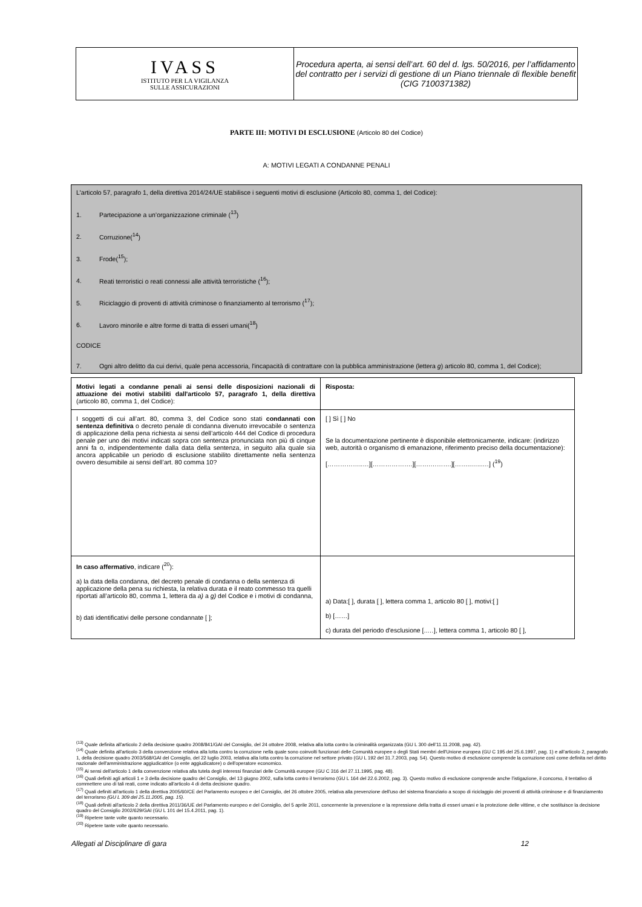| IVASS ISTITUTO PER LA VIGILANZA SULLE ASSICURAZIONI | Procedura aperta, ai sensi dell’art. 60 del d. lgs. 50/2016, per l’affidamento del contratto per i servizi di gestione di un Piano triennale di flexible benefit (CIG 7100371382) |
PARTE III: MOTIVI DI ESCLUSIONE (Articolo 80 del Codice)
A: MOTIVI LEGATI A CONDANNE PENALI
L'articolo 57, paragrafo 1, della direttiva 2014/24/UE stabilisce i seguenti motivi di esclusione (Articolo 80, comma 1, del Codice):
1. Partecipazione a un’organizzazione criminale (<sup>13</sup>)
2. Corruzione(<sup>14</sup>)
3. Frode(<sup>15</sup>);
4. Reati terroristici o reati connessi alle attività terroristiche (<sup>16</sup>);
5. Riciclaggio di proventi di attività criminose o finanziamento al terrorismo (<sup>17</sup>);
6. Lavoro minorile e altre forme di tratta di esseri umani(<sup>18</sup>)
CODICE
7. Ogni altro delitto da cui derivi, quale pena accessoria, l'incapacità di contrattare con la pubblica amministrazione (lettera g) articolo 80, comma 1, del Codice);
| Motivi legati a condanne penali ai sensi delle disposizioni nazionali di attuazione dei motivi stabiliti dall'articolo 57, paragrafo 1, della direttiva (articolo 80, comma 1, del Codice): | Risposta: |
| I soggetti di cui all’art. 80, comma 3, del Codice sono stati condannati con sentenza definitiva o decreto penale di condanna divenuto irrevocabile o sentenza di applicazione della pena richiesta ai sensi dell’articolo 444 del Codice di procedura penale per uno dei motivi indicati sopra con sentenza pronunciata non più di cinque anni fa o, indipendentemente dalla data della sentenza, in seguito alla quale sia ancora applicabile un periodo di esclusione stabilito direttamente nella sentenza ovvero desumibile ai sensi dell’art. 80 comma 10? | [ ] Sì [ ] No Se la documentazione pertinente è disponibile elettronicamente, indicare: (indirizzo web, autorità o organismo di emanazione, riferimento preciso della documentazione): [……………..…][……………….][…….……….][……..…...…] (<sup>19</sup>) |
| In caso affermativo , indicare (<sup>20</sup>): a) la data della condanna, del decreto penale di condanna o della sentenza di applicazione della pena su richiesta, la relativa durata e il reato commesso tra quelli riportati all’articolo 80, comma 1, lettera da a) a g) del Codice e i motivi di condanna, b) dati identificativi delle persone condannate [ ]; | a) Data:[ ], durata [ ], lettera comma 1, articolo 80 [ ], motivi:[ ] b) [……] c) durata del periodo d'esclusione [..…], lettera comma 1, articolo 80 [ ], |
<sup>(13)</sup> Quale definita all'articolo 2 della decisione quadro 2008/841/GAI del Consiglio, del 24 ottobre 2008, relativa alla lotta contro la criminalità organizzata (GU L 300 dell'11.11.2008, pag. 42).
<sup>(14)</sup> Quale definita all'articolo 3 della convenzione relativa alla lotta contro la corruzione nella quale sono coinvolti funzionari delle Comunità europee o degli Stati membri dell'Unione europea (GU C 195 del 25.6.1997, pag. 1) e all'articolo 2, paragrafo 1, della decisione quadro 2003/568/GAI del Consiglio, del 22 luglio 2003, relativa alla lotta contro la corruzione nel settore privato (GU L 192 del 31.7.2003, pag. 54). Questo motivo di esclusione comprende la corruzione così come definita nel diritto nazionale dell'amministrazione aggiudicatrice (o ente aggiudicatore) o dell'operatore economico.
<sup>(15)</sup> Ai sensi dell'articolo 1 della convenzione relativa alla tutela degli interessi finanziari delle Comunità europee (GU C 316 del 27.11.1995, pag. 48).
<sup>(16)</sup> Quali definiti agli articoli 1 e 3 della decisione quadro del Consiglio, del 13 giugno 2002, sulla lotta contro il terrorismo (GU L 164 del 22.6.2002, pag. 3). Questo motivo di esclusione comprende anche l’istigazione, il concorso, il tentativo di commettere uno di tali reati, come indicato all'articolo 4 di detta decisione quadro.
<sup>(17)</sup> Quali definiti all'articolo 1 della direttiva 2005/60/CE del Parlamento europeo e del Consiglio, del 26 ottobre 2005, relativa alla prevenzione dell'uso del sistema finanziario a scopo di riciclaggio dei proventi di attività criminose e di finanziamento del terrorismo (GU L 309 del 25.11.2005, pag. 15).
<sup>(18)</sup> Quali definiti all'articolo 2 della direttiva 2011/36/UE del Parlamento europeo e del Consiglio, del 5 aprile 2011, concernente la prevenzione e la repressione della tratta di esseri umani e la protezione delle vittime, e che sostituisce la decisione quadro del Consiglio 2002/629/GAI (GU L 101 del 15.4.2011, pag. 1).
<sup>(19)</sup> Ripetere tante volte quanto necessario.
<sup>(20)</sup> Ripetere tante volte quanto necessario.
Allegati al Disciplinare di gara 12